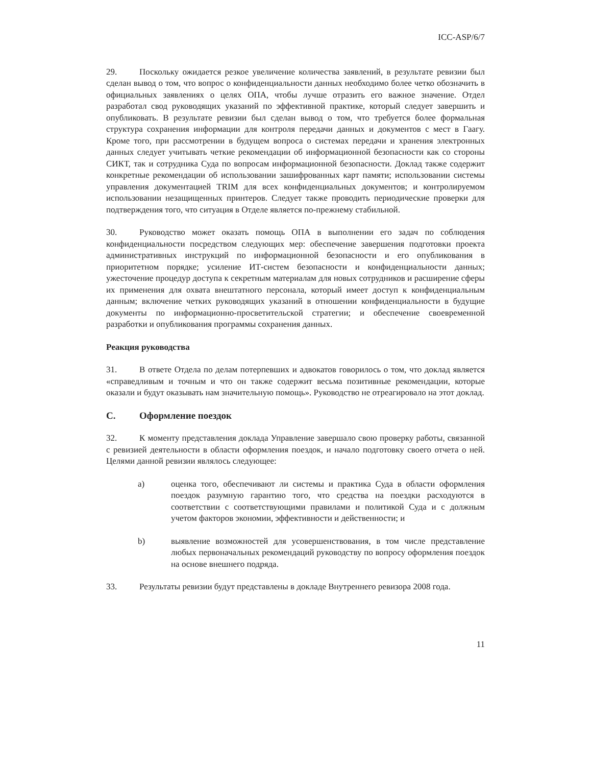ICC-ASP/6/7
29. Поскольку ожидается резкое увеличение количества заявлений, в результате ревизии был сделан вывод о том, что вопрос о конфиденциальности данных необходимо более четко обозначить в официальных заявлениях о целях ОПА, чтобы лучше отразить его важное значение. Отдел разработал свод руководящих указаний по эффективной практике, который следует завершить и опубликовать. В результате ревизии был сделан вывод о том, что требуется более формальная структура сохранения информации для контроля передачи данных и документов с мест в Гаагу. Кроме того, при рассмотрении в будущем вопроса о системах передачи и хранения электронных данных следует учитывать четкие рекомендации об информационной безопасности как со стороны СИКТ, так и сотрудника Суда по вопросам информационной безопасности. Доклад также содержит конкретные рекомендации об использовании зашифрованных карт памяти; использовании системы управления документацией TRIM для всех конфиденциальных документов; и контролируемом использовании незащищенных принтеров. Следует также проводить периодические проверки для подтверждения того, что ситуация в Отделе является по-прежнему стабильной.
30. Руководство может оказать помощь ОПА в выполнении его задач по соблюдения конфиденциальности посредством следующих мер: обеспечение завершения подготовки проекта административных инструкций по информационной безопасности и его опубликования в приоритетном порядке; усиление ИТ-систем безопасности и конфиденциальности данных; ужесточение процедур доступа к секретным материалам для новых сотрудников и расширение сферы их применения для охвата внештатного персонала, который имеет доступ к конфиденциальным данным; включение четких руководящих указаний в отношении конфиденциальности в будущие документы по информационно-просветительской стратегии; и обеспечение своевременной разработки и опубликования программы сохранения данных.
Реакция руководства
31. В ответе Отдела по делам потерпевших и адвокатов говорилось о том, что доклад является «справедливым и точным и что он также содержит весьма позитивные рекомендации, которые оказали и будут оказывать нам значительную помощь». Руководство не отреагировало на этот доклад.
C. Оформление поездок
32. К моменту представления доклада Управление завершало свою проверку работы, связанной с ревизией деятельности в области оформления поездок, и начало подготовку своего отчета о ней. Целями данной ревизии являлось следующее:
a) оценка того, обеспечивают ли системы и практика Суда в области оформления поездок разумную гарантию того, что средства на поездки расходуются в соответствии с соответствующими правилами и политикой Суда и с должным учетом факторов экономии, эффективности и действенности; и
b) выявление возможностей для усовершенствования, в том числе представление любых первоначальных рекомендаций руководству по вопросу оформления поездок на основе внешнего подряда.
33. Результаты ревизии будут представлены в докладе Внутреннего ревизора 2008 года.
11